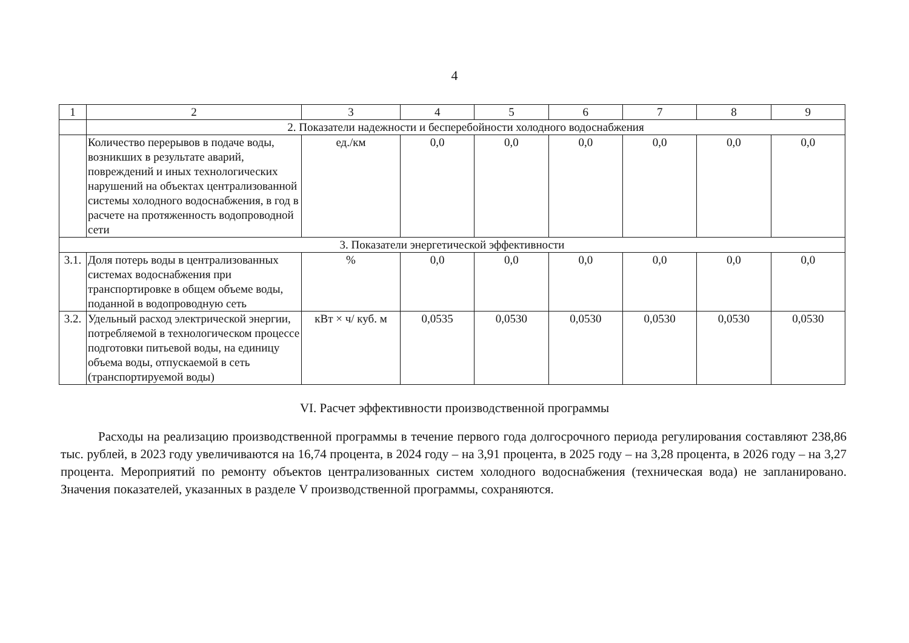4
| 1 | 2 | 3 | 4 | 5 | 6 | 7 | 8 | 9 |
| --- | --- | --- | --- | --- | --- | --- | --- | --- |
| | 2. Показатели надежности и бесперебойности холодного водоснабжения | | | | | | | |
| | Количество перерывов в подаче воды, возникших в результате аварий, повреждений и иных технологических нарушений на объектах централизованной системы холодного водоснабжения, в год в расчете на протяженность водопроводной сети | ед./км | 0,0 | 0,0 | 0,0 | 0,0 | 0,0 | 0,0 |
| 3. Показатели энергетической эффективности | | | | | | | | |
| 3.1. | Доля потерь воды в централизованных системах водоснабжения при транспортировке в общем объеме воды, поданной в водопроводную сеть | % | 0,0 | 0,0 | 0,0 | 0,0 | 0,0 | 0,0 |
| 3.2. | Удельный расход электрической энергии, потребляемой в технологическом процессе подготовки питьевой воды, на единицу объема воды, отпускаемой в сеть (транспортируемой воды) | кВт × ч/ куб. м | 0,0535 | 0,0530 | 0,0530 | 0,0530 | 0,0530 | 0,0530 |
VI. Расчет эффективности производственной программы
Расходы на реализацию производственной программы в течение первого года долгосрочного периода регулирования составляют 238,86 тыс. рублей, в 2023 году увеличиваются на 16,74 процента, в 2024 году – на 3,91 процента, в 2025 году – на 3,28 процента, в 2026 году – на 3,27 процента. Мероприятий по ремонту объектов централизованных систем холодного водоснабжения (техническая вода) не запланировано. Значения показателей, указанных в разделе V производственной программы, сохраняются.